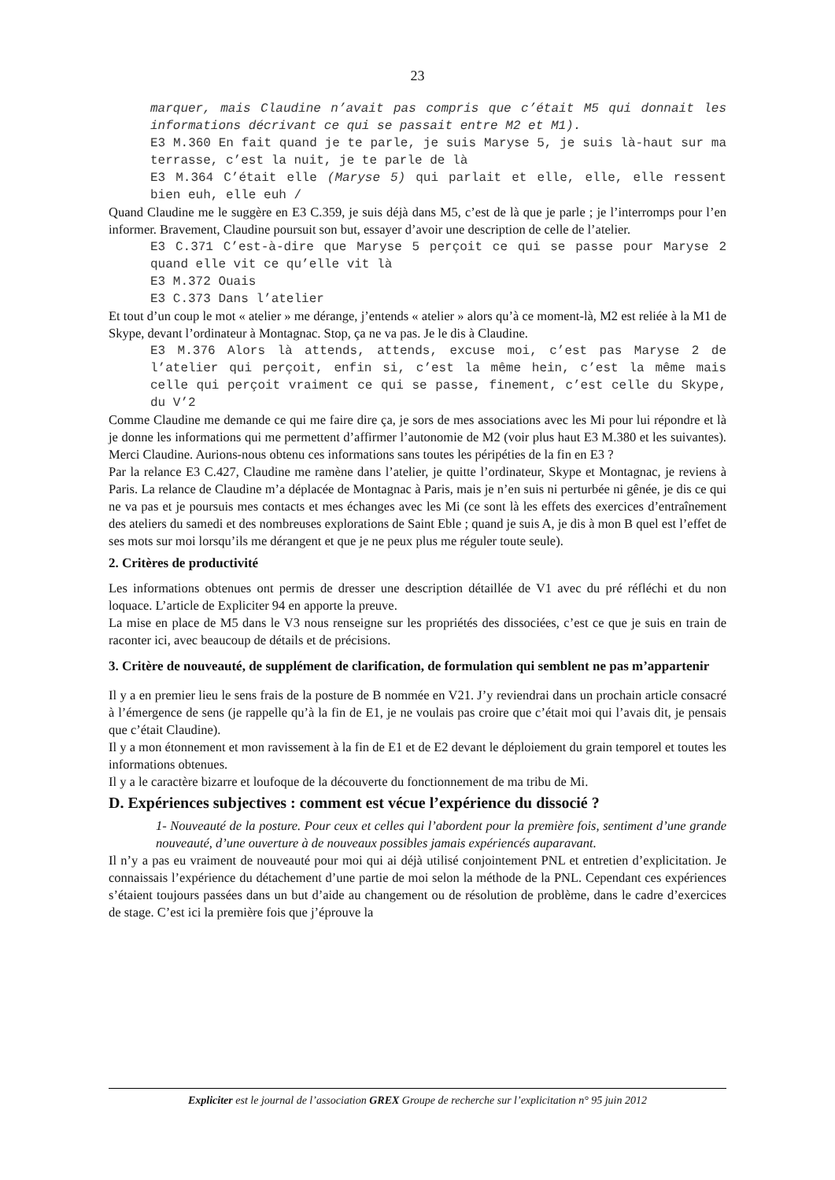23
marquer, mais Claudine n’avait pas compris que c’était M5 qui donnait les informations décrivant ce qui se passait entre M2 et M1).
E3 M.360 En fait quand je te parle, je suis Maryse 5, je suis là-haut sur ma terrasse, c’est la nuit, je te parle de là
E3 M.364 C’était elle (Maryse 5) qui parlait et elle, elle, elle ressent bien euh, elle euh /
Quand Claudine me le suggère en E3 C.359, je suis déjà dans M5, c’est de là que je parle ; je l’interromps pour l’en informer. Bravement, Claudine poursuit son but, essayer d’avoir une description de celle de l’atelier.
E3 C.371 C’est-à-dire que Maryse 5 perçoit ce qui se passe pour Maryse 2 quand elle vit ce qu’elle vit là
E3 M.372 Ouais
E3 C.373 Dans l’atelier
Et tout d’un coup le mot « atelier » me dérange, j’entends « atelier » alors qu’à ce moment-là, M2 est reliée à la M1 de Skype, devant l’ordinateur à Montagnac. Stop, ça ne va pas. Je le dis à Claudine.
E3 M.376 Alors là attends, attends, excuse moi, c’est pas Maryse 2 de l’atelier qui perçoit, enfin si, c’est la même hein, c’est la même mais celle qui perçoit vraiment ce qui se passe, finement, c’est celle du Skype, du V’2
Comme Claudine me demande ce qui me faire dire ça, je sors de mes associations avec les Mi pour lui répondre et là je donne les informations qui me permettent d’affirmer l’autonomie de M2 (voir plus haut E3 M.380 et les suivantes). Merci Claudine. Aurions-nous obtenu ces informations sans toutes les péripéties de la fin en E3 ?
Par la relance E3 C.427, Claudine me ramène dans l’atelier, je quitte l’ordinateur, Skype et Montagnac, je reviens à Paris. La relance de Claudine m’a déplacée de Montagnac à Paris, mais je n’en suis ni perturbée ni gênée, je dis ce qui ne va pas et je poursuis mes contacts et mes échanges avec les Mi (ce sont là les effets des exercices d’entraînement des ateliers du samedi et des nombreuses explorations de Saint Eble ; quand je suis A, je dis à mon B quel est l’effet de ses mots sur moi lorsqu’ils me dérangent et que je ne peux plus me réguler toute seule).
2. Critères de productivité
Les informations obtenues ont permis de dresser une description détaillée de V1 avec du pré réfléchi et du non loquace. L’article de Expliciter 94 en apporte la preuve.
La mise en place de M5 dans le V3 nous renseigne sur les propriétés des dissociées, c’est ce que je suis en train de raconter ici, avec beaucoup de détails et de précisions.
3. Critère de nouveauté, de supplément de clarification, de formulation qui semblent ne pas m’appartenir
Il y a en premier lieu le sens frais de la posture de B nommée en V21. J’y reviendrai dans un prochain article consacré à l’émergence de sens (je rappelle qu’à la fin de E1, je ne voulais pas croire que c’était moi qui l’avais dit, je pensais que c’était Claudine).
Il y a mon étonnement et mon ravissement à la fin de E1 et de E2 devant le déploiement du grain temporel et toutes les informations obtenues.
Il y a le caractère bizarre et loufoque de la découverte du fonctionnement de ma tribu de Mi.
D. Expériences subjectives : comment est vécue l’expérience du dissocié ?
1- Nouveauté de la posture. Pour ceux et celles qui l’abordent pour la première fois, sentiment d’une grande nouveauté, d’une ouverture à de nouveaux possibles jamais expériencés auparavant.
Il n’y a pas eu vraiment de nouveauté pour moi qui ai déjà utilisé conjointement PNL et entretien d’explicitation. Je connaissais l’expérience du détachement d’une partie de moi selon la méthode de la PNL. Cependant ces expériences s’étaient toujours passées dans un but d’aide au changement ou de résolution de problème, dans le cadre d’exercices de stage. C’est ici la première fois que j’éprouve la
Expliciter est le journal de l’association GREX Groupe de recherche sur l’explicitation n° 95 juin 2012